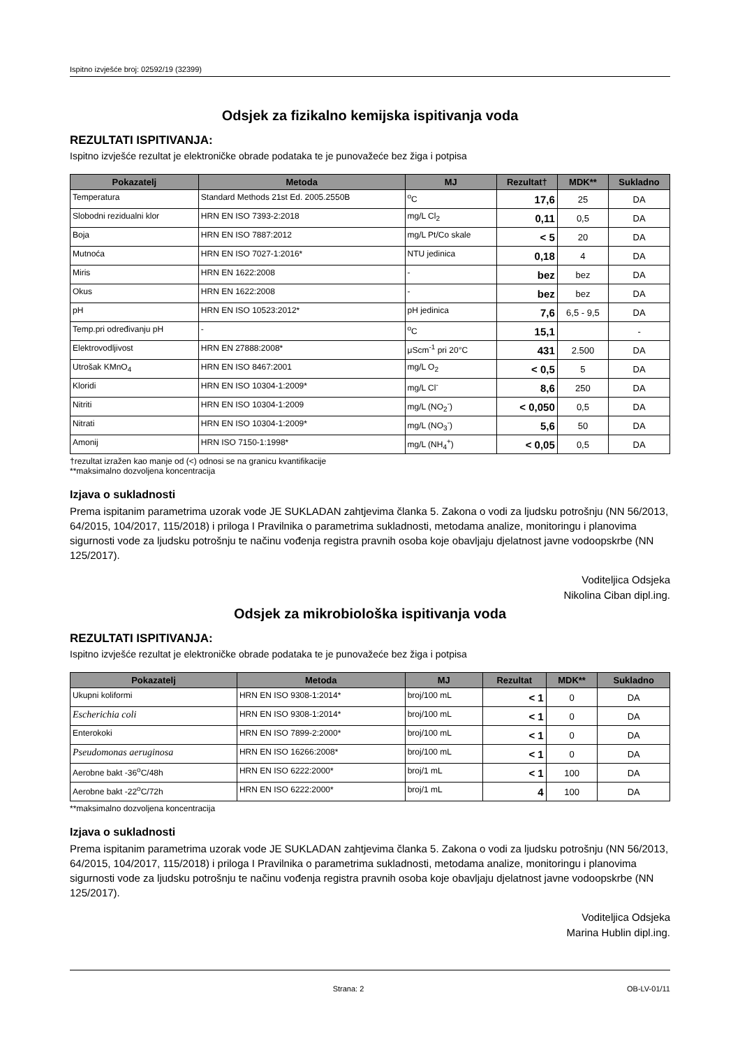Ispitno izvješće broj: 02592/19 (32399)
Odsjek za fizikalno kemijska ispitivanja voda
REZULTATI ISPITIVANJA:
Ispitno izvješće rezultat je elektroničke obrade podataka te je punovažeće bez žiga i potpisa
| Pokazatelj | Metoda | MJ | Rezultat† | MDK** | Sukladno |
| --- | --- | --- | --- | --- | --- |
| Temperatura | Standard Methods 21st Ed. 2005.2550B | <sup>o</sup> C | 17,6 | 25 | DA |
| Slobodni rezidualni klor | HRN EN ISO 7393-2:2018 | mg/L Cl<sub>2</sub> | 0,11 | 0,5 | DA |
| Boja | HRN EN ISO 7887:2012 | mg/L Pt/Co skale | < 5 | 20 | DA |
| Mutnoća | HRN EN ISO 7027-1:2016* | NTU jedinica | 0,18 | 4 | DA |
| Miris | HRN EN 1622:2008 | - | bez | bez | DA |
| Okus | HRN EN 1622:2008 | - | bez | bez | DA |
| pH | HRN EN ISO 10523:2012* | pH jedinica | 7,6 | 6,5 - 9,5 | DA |
| Temp.pri određivanju pH | - | <sup>o</sup> C | 15,1 | | - |
| Elektrovodljivost | HRN EN 27888:2008* | μScm<sup>-1</sup> pri 20°C | 431 | 2.500 | DA |
| Utrošak KMnO<sub>4</sub> | HRN EN ISO 8467:2001 | mg/L O<sub>2</sub> | < 0,5 | 5 | DA |
| Kloridi | HRN EN ISO 10304-1:2009* | mg/L Cl<sup>-</sup> | 8,6 | 250 | DA |
| Nitriti | HRN EN ISO 10304-1:2009 | mg/L (NO<sub>2</sub><sup>-</sup>) | < 0,050 | 0,5 | DA |
| Nitrati | HRN EN ISO 10304-1:2009* | mg/L (NO<sub>3</sub><sup>-</sup>) | 5,6 | 50 | DA |
| Amonij | HRN ISO 7150-1:1998* | mg/L (NH<sub>4</sub><sup>+</sup>) | < 0,05 | 0,5 | DA |
†rezultat izražen kao manje od (<) odnosi se na granicu kvantifikacije
**maksimalno dozvoljena koncentracija
Izjava o sukladnosti
Prema ispitanim parametrima uzorak vode JE SUKLADAN zahtjevima članka 5. Zakona o vodi za ljudsku potrošnju (NN 56/2013, 64/2015, 104/2017, 115/2018) i priloga I Pravilnika o parametrima sukladnosti, metodama analize, monitoringu i planovima sigurnosti vode za ljudsku potrošnju te načinu vođenja registra pravnih osoba koje obavljaju djelatnost javne vodoopskrbe (NN 125/2017).
Voditeljica Odsjeka
Nikolina Ciban dipl.ing.
Odsjek za mikrobiološka ispitivanja voda
REZULTATI ISPITIVANJA:
Ispitno izvješće rezultat je elektroničke obrade podataka te je punovažeće bez žiga i potpisa
| Pokazatelj | Metoda | MJ | Rezultat | MDK** | Sukladno |
| --- | --- | --- | --- | --- | --- |
| Ukupni koliformi | HRN EN ISO 9308-1:2014* | broj/100 mL | < 1 | 0 | DA |
| Escherichia coli | HRN EN ISO 9308-1:2014* | broj/100 mL | < 1 | 0 | DA |
| Enterokoki | HRN EN ISO 7899-2:2000* | broj/100 mL | < 1 | 0 | DA |
| Pseudomonas aeruginosa | HRN EN ISO 16266:2008* | broj/100 mL | < 1 | 0 | DA |
| Aerobne bakt -36<sup>o</sup>C/48h | HRN EN ISO 6222:2000* | broj/1 mL | < 1 | 100 | DA |
| Aerobne bakt -22<sup>o</sup>C/72h | HRN EN ISO 6222:2000* | broj/1 mL | 4 | 100 | DA |
**maksimalno dozvoljena koncentracija
Izjava o sukladnosti
Prema ispitanim parametrima uzorak vode JE SUKLADAN zahtjevima članka 5. Zakona o vodi za ljudsku potrošnju (NN 56/2013, 64/2015, 104/2017, 115/2018) i priloga I Pravilnika o parametrima sukladnosti, metodama analize, monitoringu i planovima sigurnosti vode za ljudsku potrošnju te načinu vođenja registra pravnih osoba koje obavljaju djelatnost javne vodoopskrbe (NN 125/2017).
Voditeljica Odsjeka
Marina Hublin dipl.ing.
Strana: 2 OB-LV-01/11